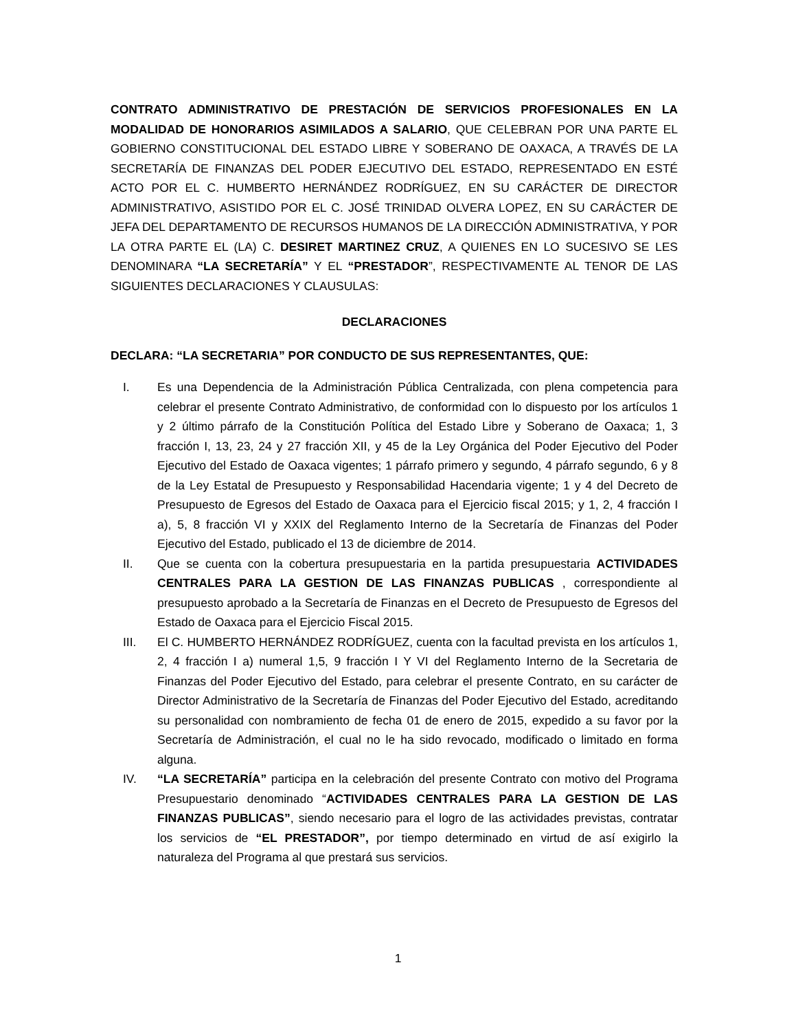CONTRATO ADMINISTRATIVO DE PRESTACIÓN DE SERVICIOS PROFESIONALES EN LA MODALIDAD DE HONORARIOS ASIMILADOS A SALARIO, QUE CELEBRAN POR UNA PARTE EL GOBIERNO CONSTITUCIONAL DEL ESTADO LIBRE Y SOBERANO DE OAXACA, A TRAVÉS DE LA SECRETARÍA DE FINANZAS DEL PODER EJECUTIVO DEL ESTADO, REPRESENTADO EN ESTÉ ACTO POR EL C. HUMBERTO HERNÁNDEZ RODRÍGUEZ, EN SU CARÁCTER DE DIRECTOR ADMINISTRATIVO, ASISTIDO POR EL C. JOSÉ TRINIDAD OLVERA LOPEZ, EN SU CARÁCTER DE JEFA DEL DEPARTAMENTO DE RECURSOS HUMANOS DE LA DIRECCIÓN ADMINISTRATIVA, Y POR LA OTRA PARTE EL (LA) C. DESIRET MARTINEZ CRUZ, A QUIENES EN LO SUCESIVO SE LES DENOMINARA “LA SECRETARÍA” Y EL “PRESTADOR”, RESPECTIVAMENTE AL TENOR DE LAS SIGUIENTES DECLARACIONES Y CLAUSULAS:
DECLARACIONES
DECLARA: “LA SECRETARIA” POR CONDUCTO DE SUS REPRESENTANTES, QUE:
I. Es una Dependencia de la Administración Pública Centralizada, con plena competencia para celebrar el presente Contrato Administrativo, de conformidad con lo dispuesto por los artículos 1 y 2 último párrafo de la Constitución Política del Estado Libre y Soberano de Oaxaca; 1, 3 fracción I, 13, 23, 24 y 27 fracción XII, y 45 de la Ley Orgánica del Poder Ejecutivo del Poder Ejecutivo del Estado de Oaxaca vigentes; 1 párrafo primero y segundo, 4 párrafo segundo, 6 y 8 de la Ley Estatal de Presupuesto y Responsabilidad Hacendaria vigente; 1 y 4 del Decreto de Presupuesto de Egresos del Estado de Oaxaca para el Ejercicio fiscal 2015; y 1, 2, 4 fracción I a), 5, 8 fracción VI y XXIX del Reglamento Interno de la Secretaría de Finanzas del Poder Ejecutivo del Estado, publicado el 13 de diciembre de 2014.
II. Que se cuenta con la cobertura presupuestaria en la partida presupuestaria ACTIVIDADES CENTRALES PARA LA GESTION DE LAS FINANZAS PUBLICAS , correspondiente al presupuesto aprobado a la Secretaría de Finanzas en el Decreto de Presupuesto de Egresos del Estado de Oaxaca para el Ejercicio Fiscal 2015.
III. El C. HUMBERTO HERNÁNDEZ RODRÍGUEZ, cuenta con la facultad prevista en los artículos 1, 2, 4 fracción I a) numeral 1,5, 9 fracción I Y VI del Reglamento Interno de la Secretaria de Finanzas del Poder Ejecutivo del Estado, para celebrar el presente Contrato, en su carácter de Director Administrativo de la Secretaría de Finanzas del Poder Ejecutivo del Estado, acreditando su personalidad con nombramiento de fecha 01 de enero de 2015, expedido a su favor por la Secretaría de Administración, el cual no le ha sido revocado, modificado o limitado en forma alguna.
IV. “LA SECRETARÍA” participa en la celebración del presente Contrato con motivo del Programa Presupuestario denominado “ACTIVIDADES CENTRALES PARA LA GESTION DE LAS FINANZAS PUBLICAS”, siendo necesario para el logro de las actividades previstas, contratar los servicios de “EL PRESTADOR”, por tiempo determinado en virtud de así exigirlo la naturaleza del Programa al que prestará sus servicios.
1